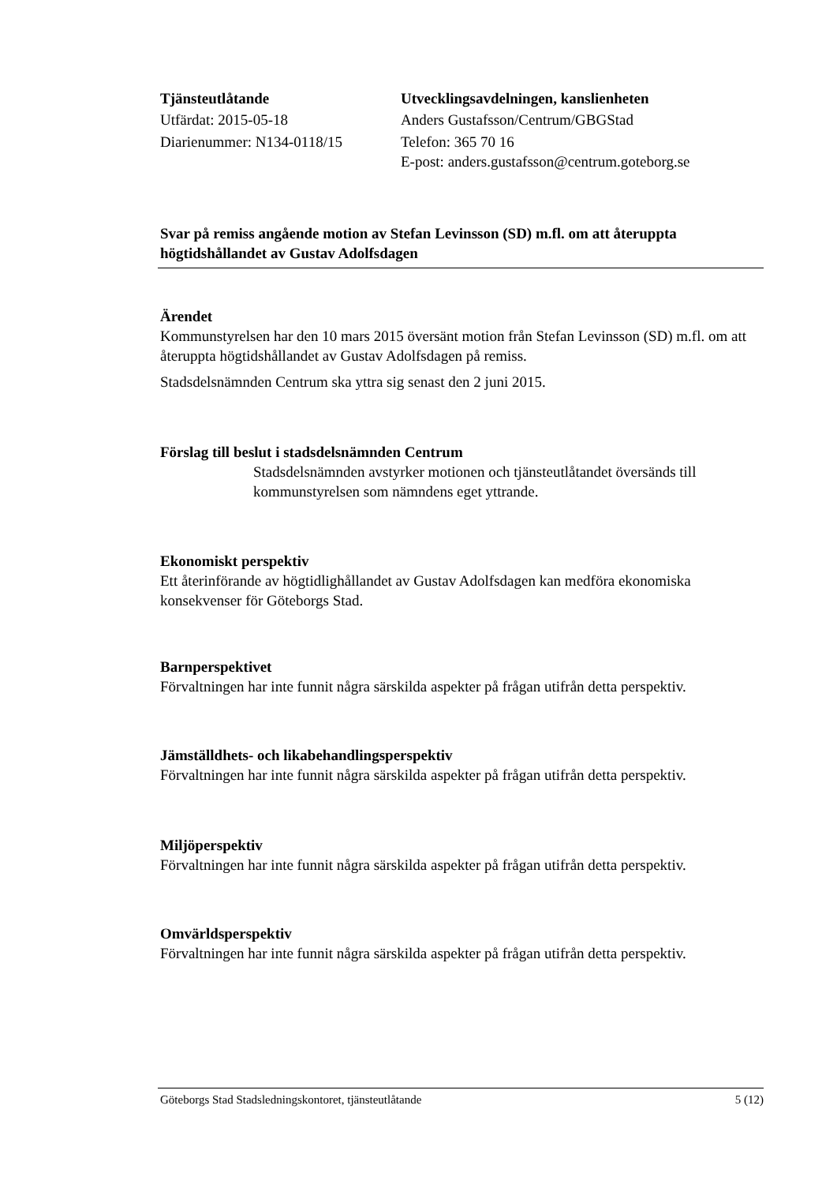Tjänsteutlåtande
Utfärdat: 2015-05-18
Diarienummer: N134-0118/15
Utvecklingsavdelningen, kanslienheten
Anders Gustafsson/Centrum/GBGStad
Telefon: 365 70 16
E-post: anders.gustafsson@centrum.goteborg.se
Svar på remiss angående motion av Stefan Levinsson (SD) m.fl. om att återuppta högtidshållandet av Gustav Adolfsdagen
Ärendet
Kommunstyrelsen har den 10 mars 2015 översänt motion från Stefan Levinsson (SD) m.fl. om att återuppta högtidshållandet av Gustav Adolfsdagen på remiss.
Stadsdelsnämnden Centrum ska yttra sig senast den 2 juni 2015.
Förslag till beslut i stadsdelsnämnden Centrum
Stadsdelsnämnden avstyrker motionen och tjänsteutlåtandet översänds till kommunstyrelsen som nämndens eget yttrande.
Ekonomiskt perspektiv
Ett återinförande av högtidlighållandet av Gustav Adolfsdagen kan medföra ekonomiska konsekvenser för Göteborgs Stad.
Barnperspektivet
Förvaltningen har inte funnit några särskilda aspekter på frågan utifrån detta perspektiv.
Jämställdhets- och likabehandlingsperspektiv
Förvaltningen har inte funnit några särskilda aspekter på frågan utifrån detta perspektiv.
Miljöperspektiv
Förvaltningen har inte funnit några särskilda aspekter på frågan utifrån detta perspektiv.
Omvärldsperspektiv
Förvaltningen har inte funnit några särskilda aspekter på frågan utifrån detta perspektiv.
Göteborgs Stad Stadsledningskontoret, tjänsteutlåtande 5 (12)